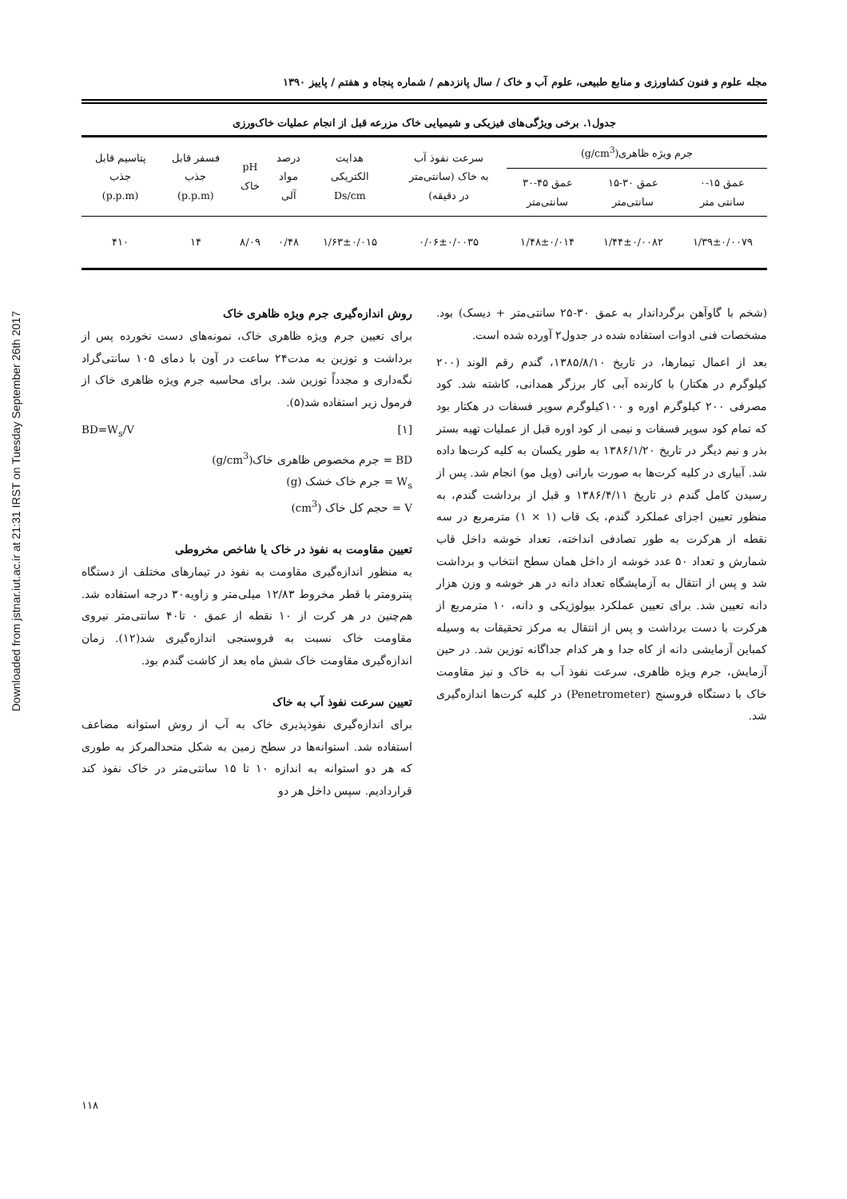Downloaded from jstnar.iut.ac.ir at 21:31 IRST on Tuesday September 26th 2017
مجله علوم و فنون کشاورزی و منابع طبیعی، علوم آب و خاک / سال پانزدهم / شماره پنجاه و هفتم / پاییز ۱۳۹۰
جدول۱. برخی ویژگی‌های فیزیکی و شیمیایی خاک مزرعه قبل از انجام عملیات خاک‌ورزی
| جرم ویژه ظاهری(g/cm<sup>3</sup>) | | | سرعت نفوذ آب به خاک (سانتی‌متر در دقیقه) | هدایت الکتریکی Ds/cm | درصد مواد آلی | pH خاک | فسفر قابل جذب (p.p.m) | پتاسیم قابل جذب (p.p.m) |
| --- | --- | --- | --- | --- | --- | --- | --- | --- |
| عمق ۱۵-۰ سانتی متر | عمق ۳۰-۱۵ سانتی‌متر | عمق ۴۵-۳۰ سانتی‌متر | | | | | | |
| ۱/۳۹±۰/۰۰۷۹ | ۱/۴۴±۰/۰۰۸۲ | ۱/۴۸±۰/۰۱۴ | ۰/۰۶±۰/۰۰۳۵ | ۱/۶۳±۰/۰۱۵ | ۰/۴۸ | ۸/۰۹ | ۱۴ | ۴۱۰ |
(شخم با گاوآهن برگرداندار به عمق ۳۰-۲۵ سانتی‌متر + دیسک) بود. مشخصات فنی ادوات استفاده شده در جدول۲ آورده شده است.
بعد از اعمال تیمارها، در تاریخ ۱۳۸۵/۸/۱۰، گندم رقم الوند (۲۰۰ کیلوگرم در هکتار) با کارنده آبی کار برزگر همدانی، کاشته شد. کود مصرفی ۲۰۰ کیلوگرم اوره و ۱۰۰کیلوگرم سوپر فسفات در هکتار بود که تمام کود سوپر فسفات و نیمی از کود اوره قبل از عملیات تهیه بستر بذر و نیم دیگر در تاریخ ۱۳۸۶/۱/۲۰ به طور یکسان به کلیه کرت‌ها داده شد. آبیاری در کلیه کرت‌ها به صورت بارانی (ویل مو) انجام شد. پس از رسیدن کامل گندم در تاریخ ۱۳۸۶/۴/۱۱ و قبل از برداشت گندم، به منظور تعیین اجزای عملکرد گندم، یک قاب (۱ × ۱) مترمربع در سه نقطه از هرکرت به طور تصادفی انداخته، تعداد خوشه داخل قاب شمارش و تعداد ۵۰ عدد خوشه از داخل همان سطح انتخاب و برداشت شد و پس از انتقال به آزمایشگاه تعداد دانه در هر خوشه و وزن هزار دانه تعیین شد. برای تعیین عملکرد بیولوژیکی و دانه، ۱۰ مترمربع از هرکرت با دست برداشت و پس از انتقال به مرکز تحقیقات به وسیله کمباین آزمایشی دانه از کاه جدا و هر کدام جداگانه توزین شد. در حین آزمایش، جرم ویژه ظاهری، سرعت نفوذ آب به خاک و نیز مقاومت خاک با دستگاه فروسنج (Penetrometer) در کلیه کرت‌ها اندازه‌گیری شد.
روش اندازه‌گیری جرم ویژه ظاهری خاک
برای تعیین جرم ویژه ظاهری خاک، نمونه‌های دست نخورده پس از برداشت و توزین به مدت۲۴ ساعت در آون با دمای ۱۰۵ سانتی‌گراد نگه‌داری و مجدداً توزین شد. برای محاسبه جرم ویژه ظاهری خاک از فرمول زیر استفاده شد(۵).
[۱] BD=W<sub>s</sub>/V
BD = جرم مخصوص ظاهری خاک(g/cm<sup>3</sup>)
W<sub>s</sub> = جرم خاک خشک (g)
V = حجم کل خاک (cm<sup>3</sup>)
تعیین مقاومت به نفوذ در خاک یا شاخص مخروطی
به منظور اندازه‌گیری مقاومت به نفوذ در تیمارهای مختلف از دستگاه پنترومتر با قطر مخروط ۱۲/۸۳ میلی‌متر و زاویه۳۰ درجه استفاده شد. هم‌چنین در هر کرت از ۱۰ نقطه از عمق ۰ تا۴۰ سانتی‌متر نیروی مقاومت خاک نسبت به فروسنجی اندازه‌گیری شد(۱۲). زمان اندازه‌گیری مقاومت خاک شش ماه بعد از کاشت گندم بود.
تعیین سرعت نفوذ آب به خاک
برای اندازه‌گیری نفوذپذیری خاک به آب از روش استوانه مضاعف استفاده شد. استوانه‌ها در سطح زمین به شکل متحدالمرکز به طوری که هر دو استوانه به اندازه ۱۰ تا ۱۵ سانتی‌متر در خاک نفوذ کند قراردادیم. سپس داخل هر دو
۱۱۸